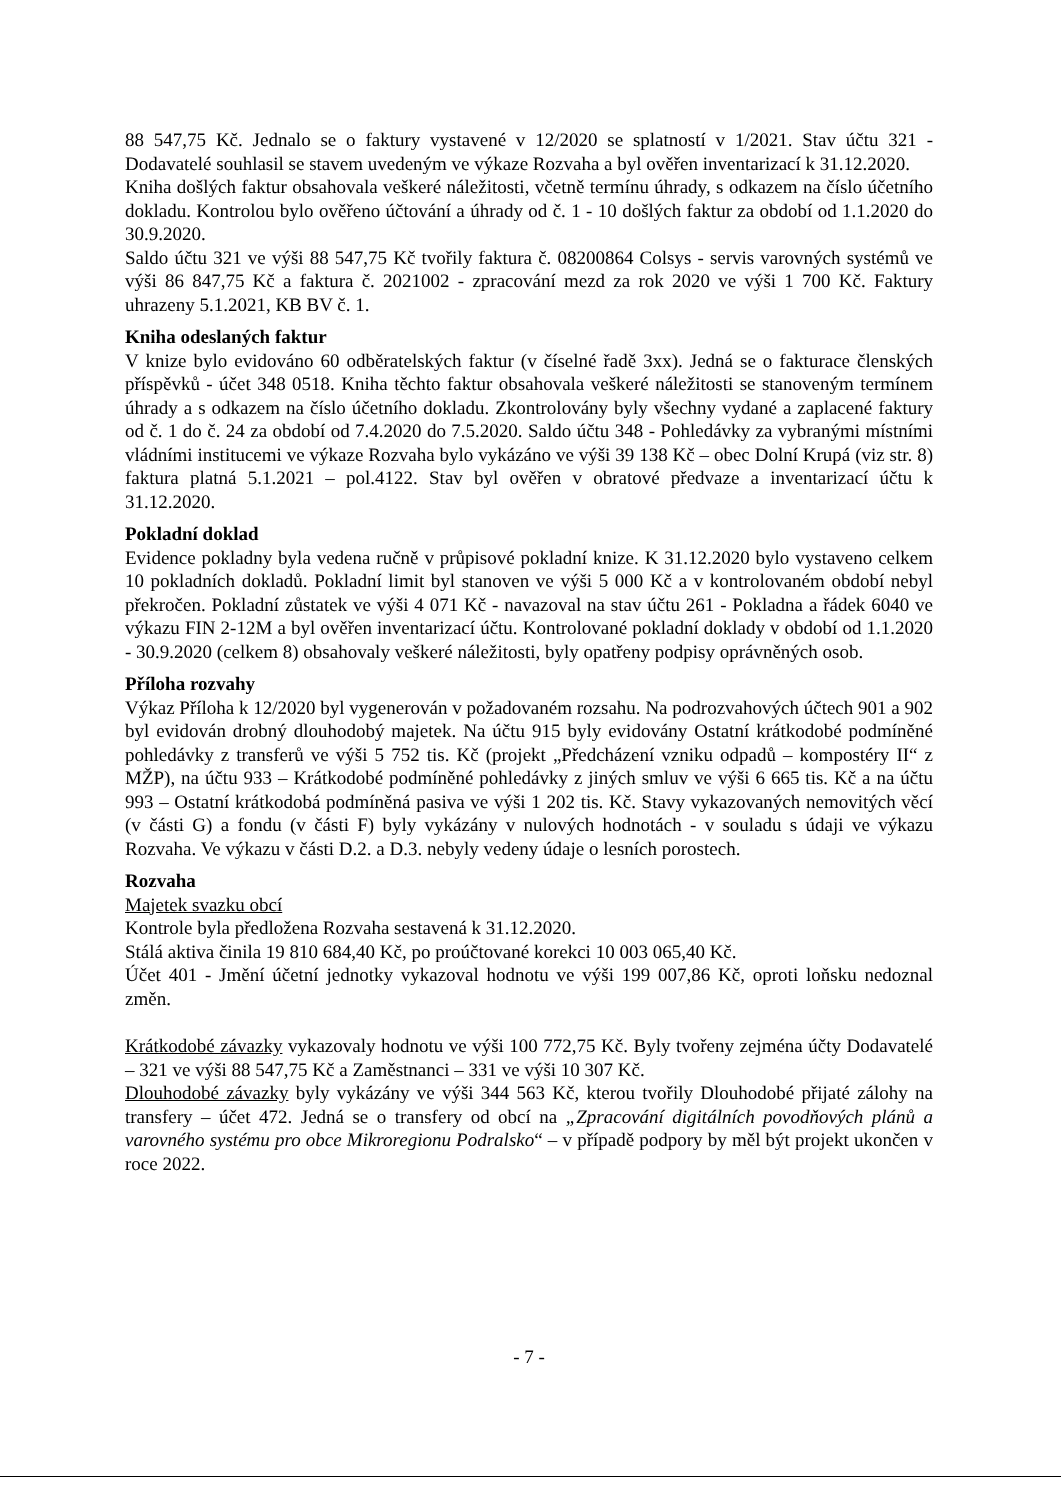88 547,75 Kč. Jednalo se o faktury vystavené v 12/2020 se splatností v 1/2021. Stav účtu 321 - Dodavatelé souhlasil se stavem uvedeným ve výkaze Rozvaha a byl ověřen inventarizací k 31.12.2020.
Kniha došlých faktur obsahovala veškeré náležitosti, včetně termínu úhrady, s odkazem na číslo účetního dokladu. Kontrolou bylo ověřeno účtování a úhrady od č. 1 - 10 došlých faktur za období od 1.1.2020 do 30.9.2020.
Saldo účtu 321 ve výši 88 547,75 Kč tvořily faktura č. 08200864 Colsys - servis varovných systémů ve výši 86 847,75 Kč a faktura č. 2021002 - zpracování mezd za rok 2020 ve výši 1 700 Kč. Faktury uhrazeny 5.1.2021, KB BV č. 1.
Kniha odeslaných faktur
V knize bylo evidováno 60 odběratelských faktur (v číselné řadě 3xx). Jedná se o fakturace členských příspěvků - účet 348 0518. Kniha těchto faktur obsahovala veškeré náležitosti se stanoveným termínem úhrady a s odkazem na číslo účetního dokladu. Zkontrolovány byly všechny vydané a zaplacené faktury od č. 1 do č. 24 za období od 7.4.2020 do 7.5.2020. Saldo účtu 348 - Pohledávky za vybranými místními vládními institucemi ve výkaze Rozvaha bylo vykázáno ve výši 39 138 Kč – obec Dolní Krupá (viz str. 8) faktura platná 5.1.2021 – pol.4122. Stav byl ověřen v obratové předvaze a inventarizací účtu k 31.12.2020.
Pokladní doklad
Evidence pokladny byla vedena ručně v průpisové pokladní knize. K 31.12.2020 bylo vystaveno celkem 10 pokladních dokladů. Pokladní limit byl stanoven ve výši 5 000 Kč a v kontrolovaném období nebyl překročen. Pokladní zůstatek ve výši 4 071 Kč - navazoval na stav účtu 261 - Pokladna a řádek 6040 ve výkazu FIN 2-12M a byl ověřen inventarizací účtu. Kontrolované pokladní doklady v období od 1.1.2020 - 30.9.2020 (celkem 8) obsahovaly veškeré náležitosti, byly opatřeny podpisy oprávněných osob.
Příloha rozvahy
Výkaz Příloha k 12/2020 byl vygenerován v požadovaném rozsahu. Na podrozvahových účtech 901 a 902 byl evidován drobný dlouhodobý majetek. Na účtu 915 byly evidovány Ostatní krátkodobé podmíněné pohledávky z transferů ve výši 5 752 tis. Kč (projekt „Předcházení vzniku odpadů – kompostéry II“ z MŽP), na účtu 933 – Krátkodobé podmíněné pohledávky z jiných smluv ve výši 6 665 tis. Kč a na účtu 993 – Ostatní krátkodobá podmíněná pasiva ve výši 1 202 tis. Kč. Stavy vykazovaných nemovitých věcí (v části G) a fondu (v části F) byly vykázány v nulových hodnotách - v souladu s údaji ve výkazu Rozvaha. Ve výkazu v části D.2. a D.3. nebyly vedeny údaje o lesních porostech.
Rozvaha
Majetek svazku obcí
Kontrole byla předložena Rozvaha sestavená k 31.12.2020.
Stálá aktiva činila 19 810 684,40 Kč, po proúčtované korekci 10 003 065,40 Kč.
Účet 401 - Jmění účetní jednotky vykazoval hodnotu ve výši 199 007,86 Kč, oproti loňsku nedoznal změn.
Krátkodobé závazky vykazovaly hodnotu ve výši 100 772,75 Kč. Byly tvořeny zejména účty Dodavatelé – 321 ve výši 88 547,75 Kč a Zaměstnanci – 331 ve výši 10 307 Kč.
Dlouhodobé závazky byly vykázány ve výši 344 563 Kč, kterou tvořily Dlouhodobé přijaté zálohy na transfery – účet 472. Jedná se o transfery od obcí na „Zpracování digitálních povodňových plánů a varovného systému pro obce Mikroregionu Podralsko“ – v případě podpory by měl být projekt ukončen v roce 2022.
- 7 -